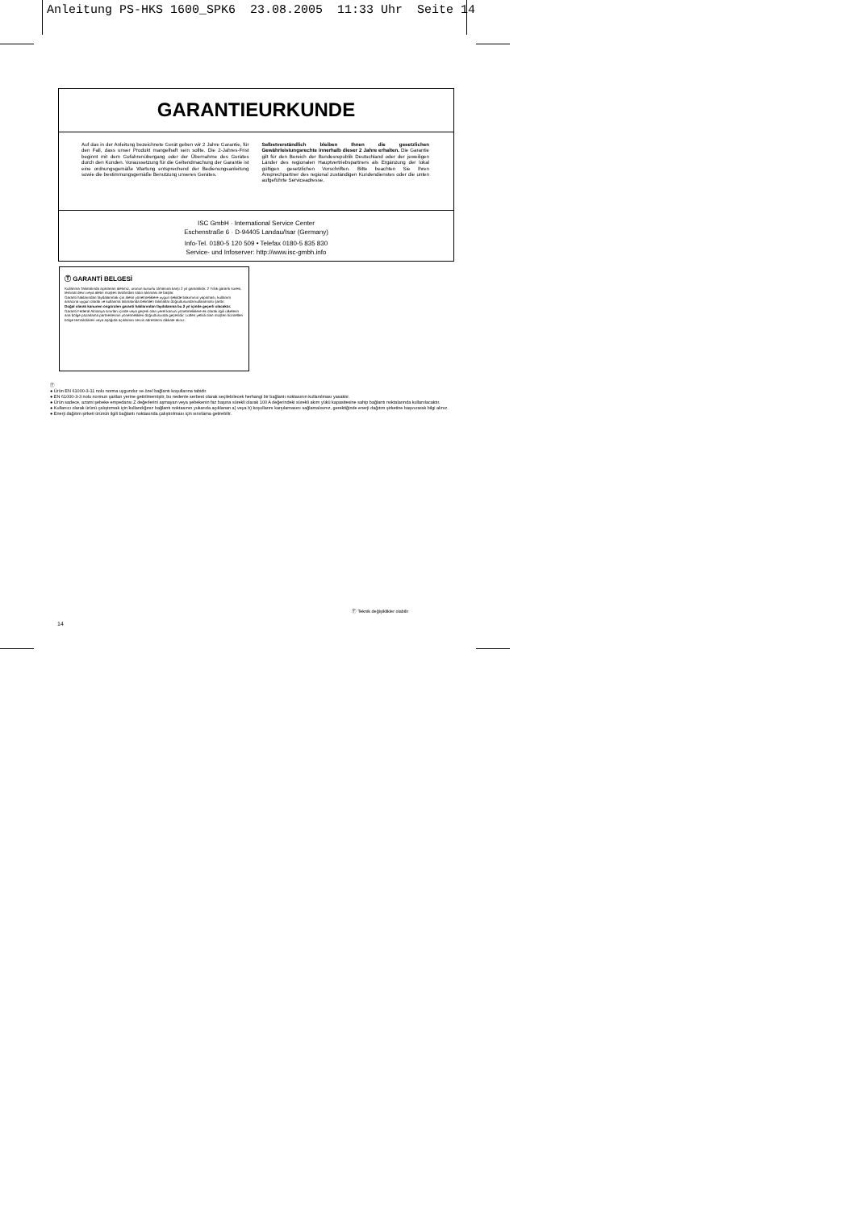Anleitung PS-HKS 1600_SPK6 23.08.2005 11:33 Uhr Seite 14
GARANTIEURKUNDE
Auf das in der Anleitung bezeichnete Gerät geben wir 2 Jahre Garantie, für den Fall, dass unser Produkt mangelhaft sein sollte. Die 2-Jahres-Frist beginnt mit dem Gefahrenübergang oder der Übernahme des Gerätes durch den Kunden. Voraussetzung für die Geltendmachung der Garantie ist eine ordnungsgemäße Wartung entsprechend der Bedienungsanleitung sowie die bestimmungsgemäße Benutzung unseres Gerätes.
Selbstverständlich bleiben Ihnen die gesetzlichen Gewährleistungsrechte innerhalb dieser 2 Jahre erhalten. Die Garantie gilt für den Bereich der Bundesrepublik Deutschland oder der jeweiligen Länder des regionalen Hauptvertriebspartners als Ergänzung der lokal gültigen gesetzlichen Vorschriften. Bitte beachten Sie Ihren Ansprechpartner des regional zuständigen Kundendienstes oder die unten aufgeführte Serviceadresse.
ISC GmbH · International Service Center
Eschenstraße 6 · D-94405 Landau/Isar (Germany)
Info-Tel. 0180-5 120 509 • Telefax 0180-5 835 830
Service- und Infoserver: http://www.isc-gmbh.info
Ⓣ GARANTİ BELGESİ
Kullanma Talimatında açıklanan aletimiz, ürünün kusurlu olmasına karşı 2 yıl garantilidir. 2 Yıllık garanti süresi, teminat devri veya aletin müşteri tarafından satın alınması ile başlar.
Garanti haklarından faydalanmak için aletin yönetmeliklere uygun şekilde bakımının yapılması, kullanım amacına uygun olarak ve kullanma talimatında belirtilen talimatlar doğrultusunda kullanılması şarttır.
Doğal olarak kanunen öngörülen garanti haklarından faydalanma bu 2 yıl içinde geçerli olacaktır.
Garanti Federal Almanya sınırları içinde veya geçerli olan yerel kanuni yönetmeliklere ek olarak ilgili ülkelerin ana bölge pazarlama partnerlerinin yönetmelikleri doğrultusunda geçerlidir. Lütfen yetkili olan müşteri hizmetleri bölge temsilcilikleri veya aşağıda açıklanan servis adreslerini dikkate alınız.
Ⓣ
● Ürün EN 61000-3-11 nolu norma uygundur ve özel bağlantı koşullarına tabidir.
● EN 61000-3-3 nolu normun şartları yerine getirilmemiştir, bu nedenle serbest olarak seçilebilecek herhangi bir bağlantı noktasının kullanılması yasaktır.
● Ürün sadece, azami şebeke empedansı Z değerlerini aşmayan veya şebekenin faz başına sürekli olarak 100 A değerindeki sürekli akım yükü kapasitesine sahip bağlantı noktalarında kullanılacaktır.
● Kullanıcı olarak ürünü çalıştırmak için kullandığınız bağlantı noktasının yukarıda açıklanan a) veya b) koşullarını karşılamasını sağlamalısınız, gerektiğinde enerji dağıtım şirketine başvurarak bilgi alınız.
● Enerji dağıtım şirketi ürünün ilgili bağlantı noktasında çalıştırılması için sınırlama getirebilir.
Ⓣ Teknik değişiklikler olabilir
14